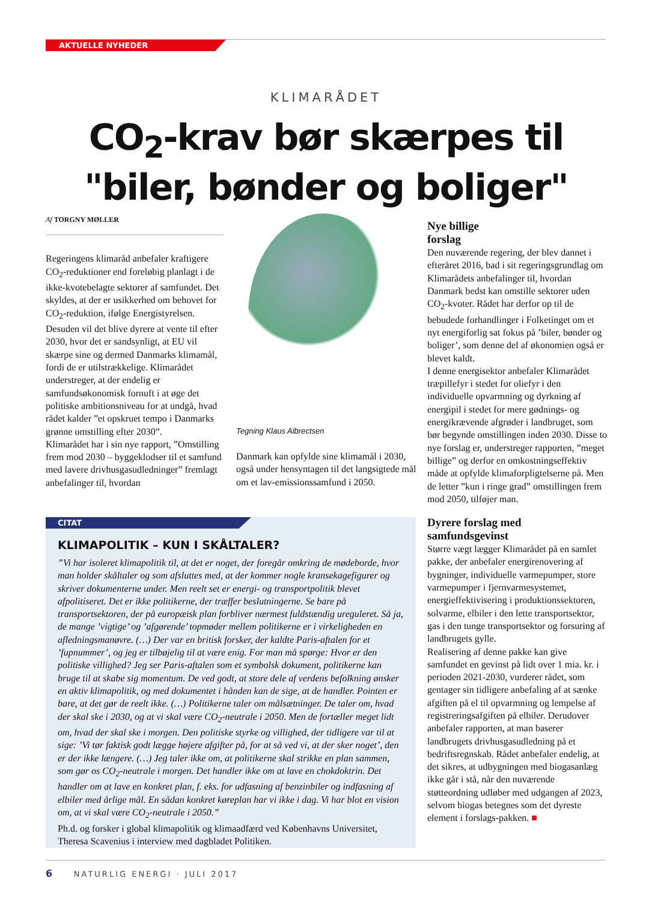AKTUELLE NYHEDER
KLIMARÅDET
CO<sub>2</sub>-krav bør skærpes til
"biler, bønder og boliger"
Af TORGNY MØLLER
Regeringens klimaråd anbefaler kraftigere CO<sub>2</sub>-reduktioner end foreløbig planlagt i de ikke-kvotebelagte sektorer af samfundet. Det skyldes, at der er usikkerhed om behovet for CO<sub>2</sub>-reduktion, ifølge Energistyrelsen. Desuden vil det blive dyrere at vente til efter 2030, hvor det er sandsynligt, at EU vil skærpe sine og dermed Danmarks klimamål, fordi de er utilstrækkelige. Klimarådet understreger, at der endelig er samfundsøkonomisk fornuft i at øge det politiske ambitionsniveau for at undgå, hvad rådet kalder ”et opskruet tempo i Danmarks grønne omstilling efter 2030”.
Klimarådet har i sin nye rapport, ”Omstilling frem mod 2030 – byggeklodser til et samfund med lavere drivhusgasudledninger” fremlagt anbefalinger til, hvordan
Tegning Klaus Albrectsen
Danmark kan opfylde sine klimamål i 2030, også under hensyntagen til det langsigtede mål om et lav-emissionssamfund i 2050.
Nye billige
forslag
Den nuværende regering, der blev dannet i efteråret 2016, bad i sit regeringsgrundlag om Klimarådets anbefalinger til, hvordan Danmark bedst kan omstille sektorer uden CO<sub>2</sub>-kvoter. Rådet har derfor op til de bebudede forhandlinger i Folketinget om et nyt energiforlig sat fokus på ’biler, bønder og boliger’, som denne del af økonomien også er blevet kaldt.
I denne energisektor anbefaler Klimarådet træpillefyr i stedet for oliefyr i den individuelle opvarmning og dyrkning af energipil i stedet for mere gødnings- og energikrævende afgrøder i landbruget, som bør begynde omstillingen inden 2030. Disse to nye forslag er, understreger rapporten, ”meget billige” og derfor en omkostningseffektiv måde at opfylde klimaforpligtelserne på. Men de letter ”kun i ringe grad” omstillingen frem mod 2050, tilføjer man.
Dyrere forslag med
samfundsgevinst
Større vægt lægger Klimarådet på en samlet pakke, der anbefaler energirenovering af bygninger, individuelle varmepumper, store varmepumper i fjernvarmesystemet, energieffektivisering i produktionssektoren, solvarme, elbiler i den lette transportsektor, gas i den tunge transportsektor og forsuring af landbrugets gylle.
Realisering af denne pakke kan give samfundet en gevinst på lidt over 1 mia. kr. i perioden 2021-2030, vurderer rådet, som gentager sin tidligere anbefaling af at sænke afgiften på el til opvarmning og lempelse af registreringsafgiften på elbiler. Derudover anbefaler rapporten, at man baserer landbrugets drivhusgasudledning på et bedriftsregnskab. Rådet anbefaler endelig, at det sikres, at udbygningen med biogasanlæg ikke går i stå, når den nuværende støtteordning udløber med udgangen af 2023, selvom biogas betegnes som det dyreste element i forslags-pakken. ■
CITAT
KLIMAPOLITIK – KUN I SKÅLTALER?
”Vi har isoleret klimapolitik til, at det er noget, der foregår omkring de mødeborde, hvor man holder skåltaler og som afsluttes med, at der kommer nogle kransekagefigurer og skriver dokumenterne under. Men reelt set er energi- og transportpolitik blevet afpolitiseret. Det er ikke politikerne, der træffer beslutningerne. Se bare på transportsektoren, der på europæisk plan forbliver nærmest fuldstændig ureguleret. Så ja, de mange ’vigtige’ og ’afgørende’ topmøder mellem politikerne er i virkeligheden en afledningsmanøvre. (…) Der var en britisk forsker, der kaldte Paris-aftalen for et ’fupnummer’, og jeg er tilbøjelig til at være enig. For man må spørge: Hvor er den politiske villighed? Jeg ser Paris-aftalen som et symbolsk dokument, politikerne kan bruge til at skabe sig momentum. De ved godt, at store dele af verdens befolkning ønsker en aktiv klimapolitik, og med dokumentet i hånden kan de sige, at de handler. Pointen er bare, at det gør de reelt ikke. (…) Politikerne taler om målsætninger. De taler om, hvad der skal ske i 2030, og at vi skal være CO<sub>2</sub>-neutrale i 2050. Men de fortæller meget lidt om, hvad der skal ske i morgen. Den politiske styrke og villighed, der tidligere var til at sige: ’Vi tør faktisk godt lægge højere afgifter på, for at så ved vi, at der sker noget’, den er der ikke længere. (…) Jeg taler ikke om, at politikerne skal strikke en plan sammen, som gør os CO<sub>2</sub>-neutrale i morgen. Det handler ikke om at lave en chokdoktrin. Det handler om at lave en konkret plan, f. eks. for udfasning af benzinbiler og indfasning af elbiler med årlige mål. En sådan konkret køreplan har vi ikke i dag. Vi har blot en vision om, at vi skal være CO<sub>2</sub>-neutrale i 2050.”
Ph.d. og forsker i global klimapolitik og klimaadfærd ved Københavns Universitet, Theresa Scavenius i interview med dagbladet Politiken.
6 NATURLIG ENERGI · JULI 2017